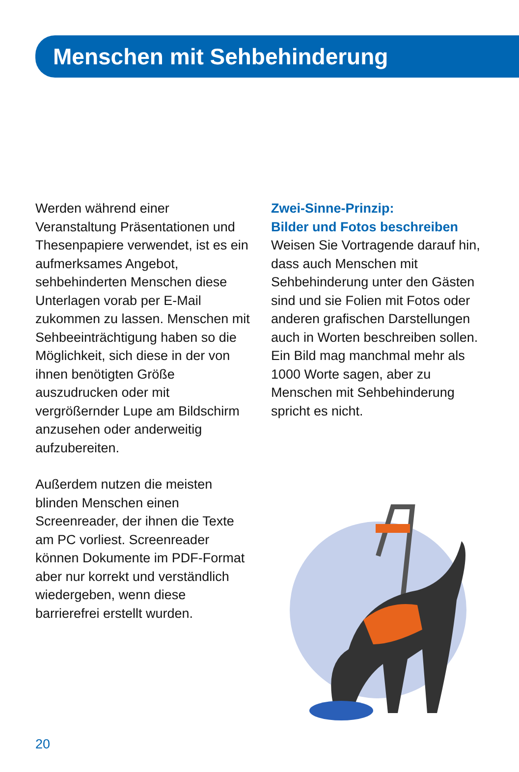Menschen mit Sehbehinderung
Werden während einer Veranstaltung Präsentationen und Thesenpapiere verwendet, ist es ein aufmerksames Angebot, sehbehinderten Menschen diese Unterlagen vorab per E-Mail zukommen zu lassen. Menschen mit Sehbeeinträchtigung haben so die Möglichkeit, sich diese in der von ihnen benötigten Größe auszudrucken oder mit vergrößernder Lupe am Bildschirm anzusehen oder anderweitig aufzubereiten.
Außerdem nutzen die meisten blinden Menschen einen Screenreader, der ihnen die Texte am PC vorliest. Screenreader können Dokumente im PDF-Format aber nur korrekt und verständlich wiedergeben, wenn diese barrierefrei erstellt wurden.
Zwei-Sinne-Prinzip:
Bilder und Fotos beschreiben
Weisen Sie Vortragende darauf hin, dass auch Menschen mit Sehbehinderung unter den Gästen sind und sie Folien mit Fotos oder anderen grafischen Darstellungen auch in Worten beschreiben sollen. Ein Bild mag manchmal mehr als 1000 Worte sagen, aber zu Menschen mit Sehbehinderung spricht es nicht.
20